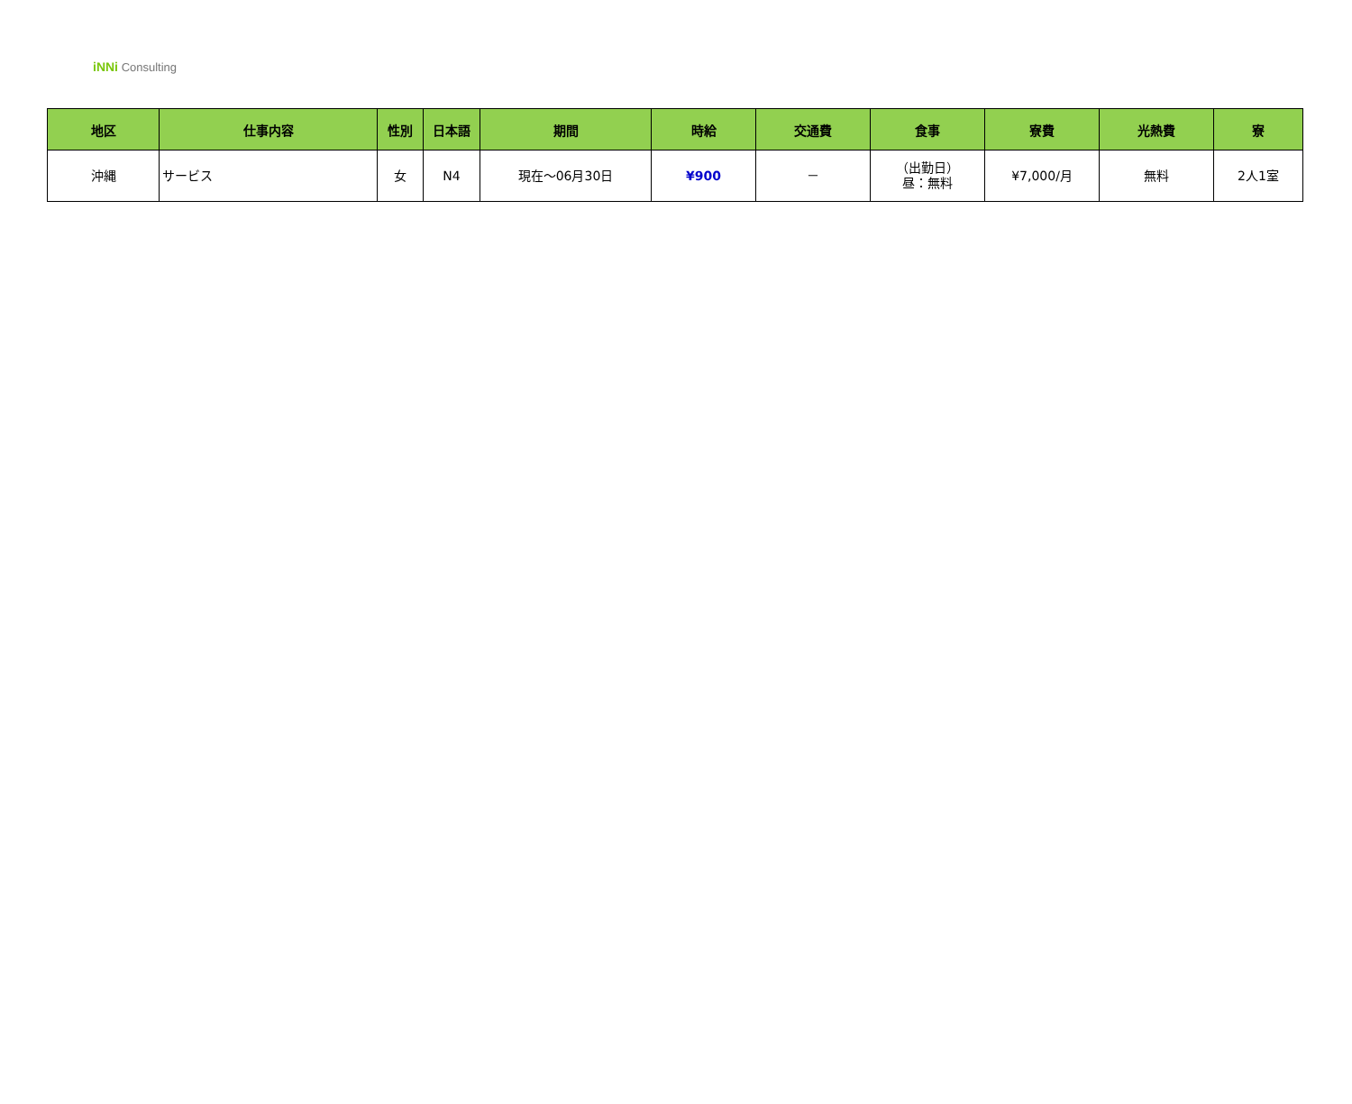iNNi Consulting
| 地区 | 仕事内容 | 性別 | 日本語 | 期間 | 時給 | 交通費 | 食事 | 寮費 | 光熱費 | 寮 |
| --- | --- | --- | --- | --- | --- | --- | --- | --- | --- | --- |
| 沖縄 | サービス | 女 | N4 | 現在～06月30日 | ¥900 | － | （出勤日） 昼：無料 | ¥7,000/月 | 無料 | 2人1室 |